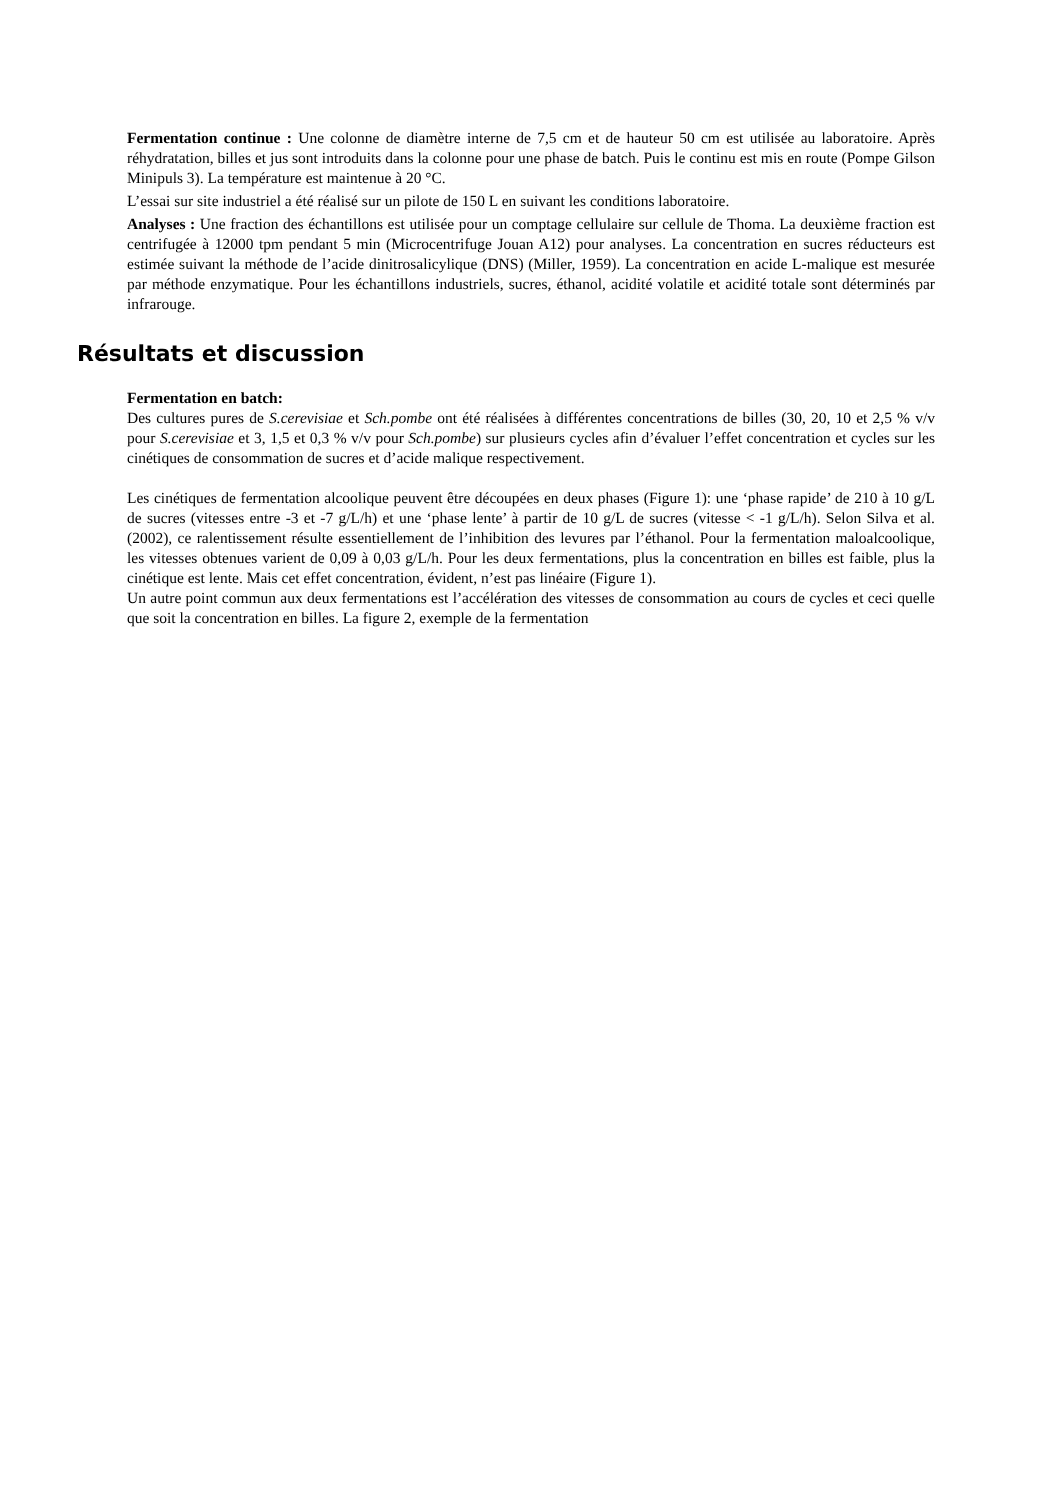Fermentation continue : Une colonne de diamètre interne de 7,5 cm et de hauteur 50 cm est utilisée au laboratoire. Après réhydratation, billes et jus sont introduits dans la colonne pour une phase de batch. Puis le continu est mis en route (Pompe Gilson Minipuls 3). La température est maintenue à 20 °C.
L’essai sur site industriel a été réalisé sur un pilote de 150 L en suivant les conditions laboratoire.
Analyses : Une fraction des échantillons est utilisée pour un comptage cellulaire sur cellule de Thoma. La deuxième fraction est centrifugée à 12000 tpm pendant 5 min (Microcentrifuge Jouan A12) pour analyses. La concentration en sucres réducteurs est estimée suivant la méthode de l’acide dinitrosalicylique (DNS) (Miller, 1959). La concentration en acide L-malique est mesurée par méthode enzymatique. Pour les échantillons industriels, sucres, éthanol, acidité volatile et acidité totale sont déterminés par infrarouge.
Résultats et discussion
Fermentation en batch:
Des cultures pures de S.cerevisiae et Sch.pombe ont été réalisées à différentes concentrations de billes (30, 20, 10 et 2,5 % v/v pour S.cerevisiae et 3, 1,5 et 0,3 % v/v pour Sch.pombe) sur plusieurs cycles afin d’évaluer l’effet concentration et cycles sur les cinétiques de consommation de sucres et d’acide malique respectivement.
Les cinétiques de fermentation alcoolique peuvent être découpées en deux phases (Figure 1): une ‘phase rapide’ de 210 à 10 g/L de sucres (vitesses entre -3 et -7 g/L/h) et une ‘phase lente’ à partir de 10 g/L de sucres (vitesse < -1 g/L/h). Selon Silva et al. (2002), ce ralentissement résulte essentiellement de l’inhibition des levures par l’éthanol. Pour la fermentation maloalcoolique, les vitesses obtenues varient de 0,09 à 0,03 g/L/h. Pour les deux fermentations, plus la concentration en billes est faible, plus la cinétique est lente. Mais cet effet concentration, évident, n’est pas linéaire (Figure 1).
Un autre point commun aux deux fermentations est l’accélération des vitesses de consommation au cours de cycles et ceci quelle que soit la concentration en billes. La figure 2, exemple de la fermentation